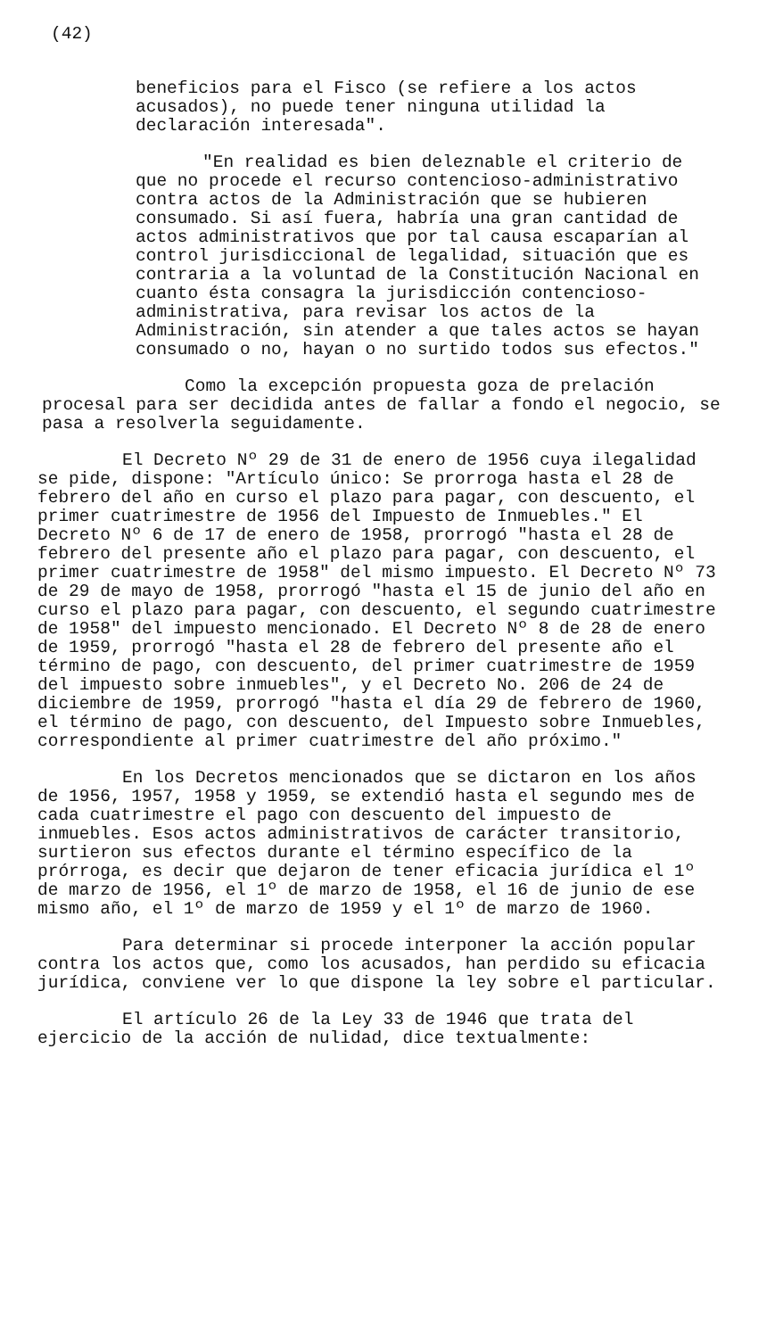(42)
beneficios para el Fisco (se refiere a los actos acusados), no puede tener ninguna utilidad la declaración interesada".
"En realidad es bien deleznable el criterio de que no procede el recurso contencioso-administrativo contra actos de la Administración que se hubieren consumado. Si así fuera, habría una gran cantidad de actos administrativos que por tal causa escaparían al control jurisdiccional de legalidad, situación que es contraria a la voluntad de la Constitución Nacional en cuanto ésta consagra la jurisdicción contencioso-administrativa, para revisar los actos de la Administración, sin atender a que tales actos se hayan consumado o no, hayan o no surtido todos sus efectos."
Como la excepción propuesta goza de prelación procesal para ser decidida antes de fallar a fondo el negocio, se pasa a resolverla seguidamente.
El Decreto Nº 29 de 31 de enero de 1956 cuya ilegalidad se pide, dispone: "Artículo único: Se prorroga hasta el 28 de febrero del año en curso el plazo para pagar, con descuento, el primer cuatrimestre de 1956 del Impuesto de Inmuebles." El Decreto Nº 6 de 17 de enero de 1958, prorrogó "hasta el 28 de febrero del presente año el plazo para pagar, con descuento, el primer cuatrimestre de 1958" del mismo impuesto. El Decreto Nº 73 de 29 de mayo de 1958, prorrogó "hasta el 15 de junio del año en curso el plazo para pagar, con descuento, el segundo cuatrimestre de 1958" del impuesto mencionado. El Decreto Nº 8 de 28 de enero de 1959, prorrogó "hasta el 28 de febrero del presente año el término de pago, con descuento, del primer cuatrimestre de 1959 del impuesto sobre inmuebles", y el Decreto No. 206 de 24 de diciembre de 1959, prorrogó "hasta el día 29 de febrero de 1960, el término de pago, con descuento, del Impuesto sobre Inmuebles, correspondiente al primer cuatrimestre del año próximo."
En los Decretos mencionados que se dictaron en los años de 1956, 1957, 1958 y 1959, se extendió hasta el segundo mes de cada cuatrimestre el pago con descuento del impuesto de inmuebles. Esos actos administrativos de carácter transitorio, surtieron sus efectos durante el término específico de la prórroga, es decir que dejaron de tener eficacia jurídica el 1º de marzo de 1956, el 1º de marzo de 1958, el 16 de junio de ese mismo año, el 1º de marzo de 1959 y el 1º de marzo de 1960.
Para determinar si procede interponer la acción popular contra los actos que, como los acusados, han perdido su eficacia jurídica, conviene ver lo que dispone la ley sobre el particular.
El artículo 26 de la Ley 33 de 1946 que trata del ejercicio de la acción de nulidad, dice textualmente: